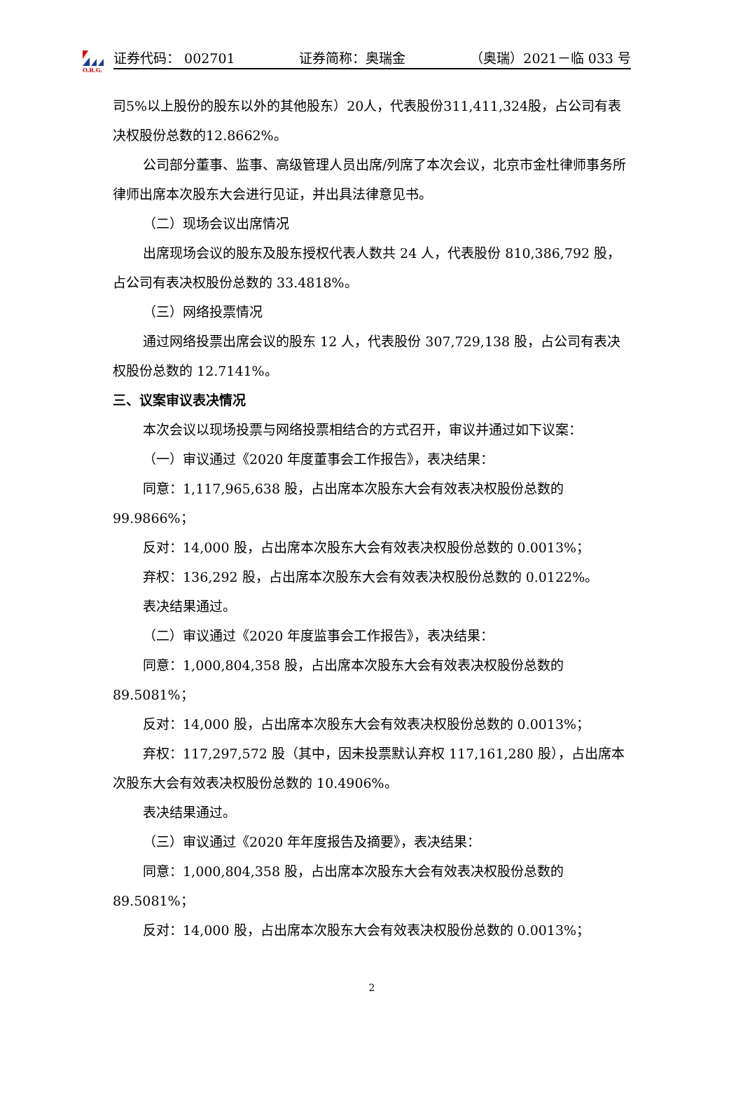O.R.G.
证券代码： 002701 证券简称：奥瑞金 （奥瑞）2021－临 033 号
司5%以上股份的股东以外的其他股东）20人，代表股份311,411,324股，占公司有表决权股份总数的12.8662%。
公司部分董事、监事、高级管理人员出席/列席了本次会议，北京市金杜律师事务所律师出席本次股东大会进行见证，并出具法律意见书。
（二）现场会议出席情况
出席现场会议的股东及股东授权代表人数共 24 人，代表股份 810,386,792 股，占公司有表决权股份总数的 33.4818%。
（三）网络投票情况
通过网络投票出席会议的股东 12 人，代表股份 307,729,138 股，占公司有表决权股份总数的 12.7141%。
三、议案审议表决情况
本次会议以现场投票与网络投票相结合的方式召开，审议并通过如下议案：
（一）审议通过《2020 年度董事会工作报告》，表决结果：
同意：1,117,965,638 股，占出席本次股东大会有效表决权股份总数的 99.9866%；
反对：14,000 股，占出席本次股东大会有效表决权股份总数的 0.0013%；
弃权：136,292 股，占出席本次股东大会有效表决权股份总数的 0.0122%。
表决结果通过。
（二）审议通过《2020 年度监事会工作报告》，表决结果：
同意：1,000,804,358 股，占出席本次股东大会有效表决权股份总数的 89.5081%；
反对：14,000 股，占出席本次股东大会有效表决权股份总数的 0.0013%；
弃权：117,297,572 股（其中，因未投票默认弃权 117,161,280 股），占出席本次股东大会有效表决权股份总数的 10.4906%。
表决结果通过。
（三）审议通过《2020 年年度报告及摘要》，表决结果：
同意：1,000,804,358 股，占出席本次股东大会有效表决权股份总数的 89.5081%；
反对：14,000 股，占出席本次股东大会有效表决权股份总数的 0.0013%；
2